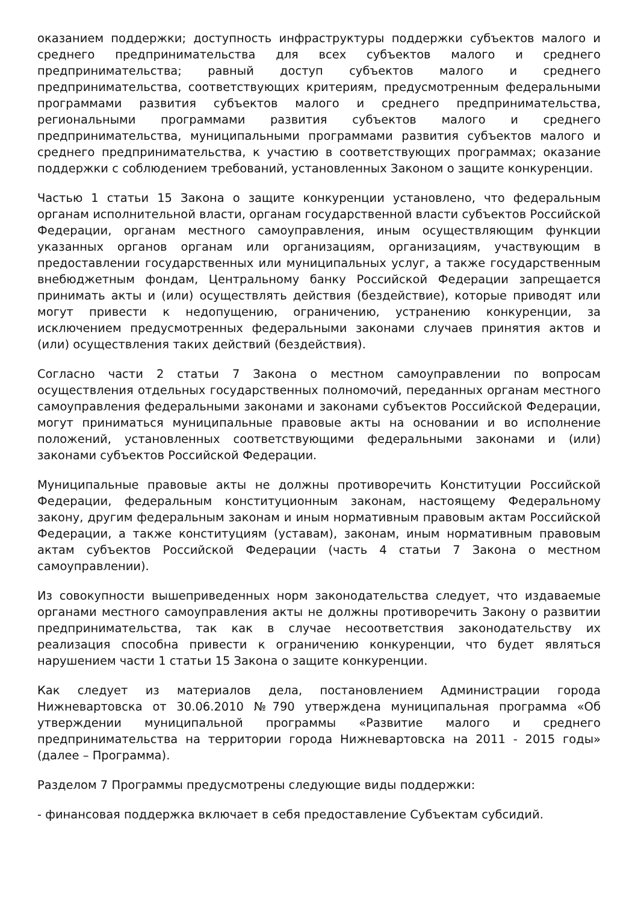оказанием поддержки; доступность инфраструктуры поддержки субъектов малого и среднего предпринимательства для всех субъектов малого и среднего предпринимательства; равный доступ субъектов малого и среднего предпринимательства, соответствующих критериям, предусмотренным федеральными программами развития субъектов малого и среднего предпринимательства, региональными программами развития субъектов малого и среднего предпринимательства, муниципальными программами развития субъектов малого и среднего предпринимательства, к участию в соответствующих программах; оказание поддержки с соблюдением требований, установленных Законом о защите конкуренции.
Частью 1 статьи 15 Закона о защите конкуренции установлено, что федеральным органам исполнительной власти, органам государственной власти субъектов Российской Федерации, органам местного самоуправления, иным осуществляющим функции указанных органов органам или организациям, организациям, участвующим в предоставлении государственных или муниципальных услуг, а также государственным внебюджетным фондам, Центральному банку Российской Федерации запрещается принимать акты и (или) осуществлять действия (бездействие), которые приводят или могут привести к недопущению, ограничению, устранению конкуренции, за исключением предусмотренных федеральными законами случаев принятия актов и (или) осуществления таких действий (бездействия).
Согласно части 2 статьи 7 Закона о местном самоуправлении по вопросам осуществления отдельных государственных полномочий, переданных органам местного самоуправления федеральными законами и законами субъектов Российской Федерации, могут приниматься муниципальные правовые акты на основании и во исполнение положений, установленных соответствующими федеральными законами и (или) законами субъектов Российской Федерации.
Муниципальные правовые акты не должны противоречить Конституции Российской Федерации, федеральным конституционным законам, настоящему Федеральному закону, другим федеральным законам и иным нормативным правовым актам Российской Федерации, а также конституциям (уставам), законам, иным нормативным правовым актам субъектов Российской Федерации (часть 4 статьи 7 Закона о местном самоуправлении).
Из совокупности вышеприведенных норм законодательства следует, что издаваемые органами местного самоуправления акты не должны противоречить Закону о развитии предпринимательства, так как в случае несоответствия законодательству их реализация способна привести к ограничению конкуренции, что будет являться нарушением части 1 статьи 15 Закона о защите конкуренции.
Как следует из материалов дела, постановлением Администрации города Нижневартовска от 30.06.2010 №790 утверждена муниципальная программа «Об утверждении муниципальной программы «Развитие малого и среднего предпринимательства на территории города Нижневартовска на 2011 - 2015 годы» (далее – Программа).
Разделом 7 Программы предусмотрены следующие виды поддержки:
- финансовая поддержка включает в себя предоставление Субъектам субсидий.